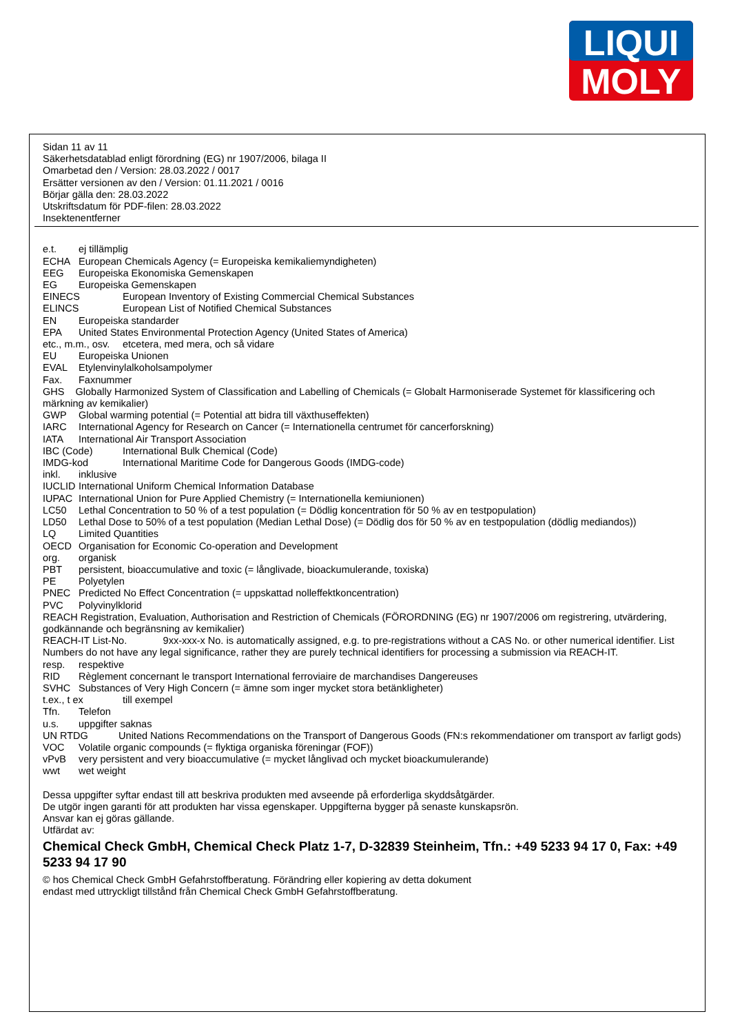LIQUI
MOLY
Sidan 11 av 11
Säkerhetsdatablad enligt förordning (EG) nr 1907/2006, bilaga II
Omarbetad den / Version: 28.03.2022 / 0017
Ersätter versionen av den / Version: 01.11.2021 / 0016
Börjar gälla den: 28.03.2022
Utskriftsdatum för PDF-filen: 28.03.2022
Insektenentferner
e.t. ej tillämplig
ECHA European Chemicals Agency (= Europeiska kemikaliemyndigheten)
EEG Europeiska Ekonomiska Gemenskapen
EG Europeiska Gemenskapen
EINECS European Inventory of Existing Commercial Chemical Substances
ELINCS European List of Notified Chemical Substances
EN Europeiska standarder
EPA United States Environmental Protection Agency (United States of America)
etc., m.m., osv. etcetera, med mera, och så vidare
EU Europeiska Unionen
EVAL Etylenvinylalkoholsampolymer
Fax. Faxnummer
GHS Globally Harmonized System of Classification and Labelling of Chemicals (= Globalt Harmoniserade Systemet för klassificering och märkning av kemikalier)
GWP Global warming potential (= Potential att bidra till växthuseffekten)
IARC International Agency for Research on Cancer (= Internationella centrumet för cancerforskning)
IATA International Air Transport Association
IBC (Code) International Bulk Chemical (Code)
IMDG-kod International Maritime Code for Dangerous Goods (IMDG-code)
inkl. inklusive
IUCLID International Uniform Chemical Information Database
IUPAC International Union for Pure Applied Chemistry (= Internationella kemiunionen)
LC50 Lethal Concentration to 50 % of a test population (= Dödlig koncentration för 50 % av en testpopulation)
LD50 Lethal Dose to 50% of a test population (Median Lethal Dose) (= Dödlig dos för 50 % av en testpopulation (dödlig mediandos))
LQ Limited Quantities
OECD Organisation for Economic Co-operation and Development
org. organisk
PBT persistent, bioaccumulative and toxic (= långlivade, bioackumulerande, toxiska)
PE Polyetylen
PNEC Predicted No Effect Concentration (= uppskattad nolleffektkoncentration)
PVC Polyvinylklorid
REACH Registration, Evaluation, Authorisation and Restriction of Chemicals (FÖRORDNING (EG) nr 1907/2006 om registrering, utvärdering, godkännande och begränsning av kemikalier)
REACH-IT List-No. 9xx-xxx-x No. is automatically assigned, e.g. to pre-registrations without a CAS No. or other numerical identifier. List Numbers do not have any legal significance, rather they are purely technical identifiers for processing a submission via REACH-IT.
resp. respektive
RID Règlement concernant le transport International ferroviaire de marchandises Dangereuses
SVHC Substances of Very High Concern (= ämne som inger mycket stora betänkligheter)
t.ex., t ex till exempel
Tfn. Telefon
u.s. uppgifter saknas
UN RTDG United Nations Recommendations on the Transport of Dangerous Goods (FN:s rekommendationer om transport av farligt gods)
VOC Volatile organic compounds (= flyktiga organiska föreningar (FOF))
vPvB very persistent and very bioaccumulative (= mycket långlivad och mycket bioackumulerande)
wwt wet weight
Dessa uppgifter syftar endast till att beskriva produkten med avseende på erforderliga skyddsåtgärder.
De utgör ingen garanti för att produkten har vissa egenskaper. Uppgifterna bygger på senaste kunskapsrön.
Ansvar kan ej göras gällande.
Utfärdat av:
Chemical Check GmbH, Chemical Check Platz 1-7, D-32839 Steinheim, Tfn.: +49 5233 94 17 0, Fax: +49 5233 94 17 90
© hos Chemical Check GmbH Gefahrstoffberatung. Förändring eller kopiering av detta dokument
endast med uttryckligt tillstånd från Chemical Check GmbH Gefahrstoffberatung.